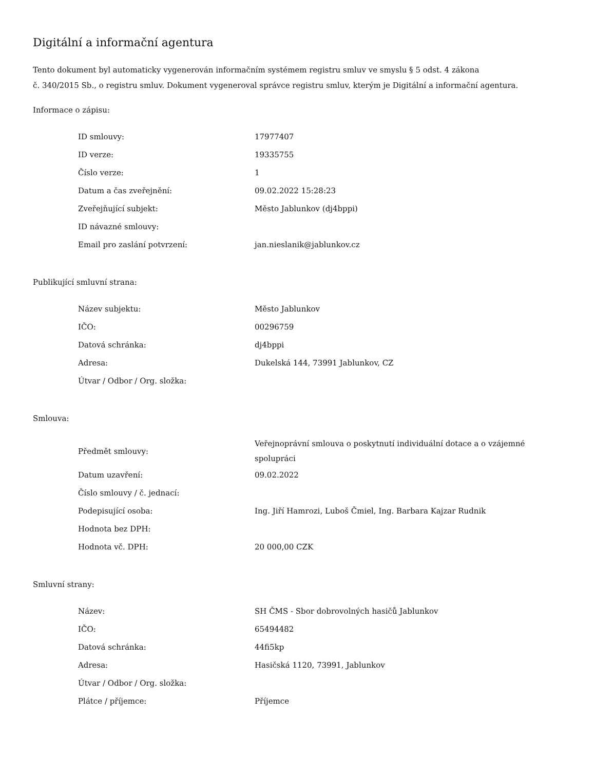Digitální a informační agentura
Tento dokument byl automaticky vygenerován informačním systémem registru smluv ve smyslu § 5 odst. 4 zákona
č. 340/2015 Sb., o registru smluv. Dokument vygeneroval správce registru smluv, kterým je Digitální a informační agentura.
Informace o zápisu:
| ID smlouvy: | 17977407 |
| ID verze: | 19335755 |
| Číslo verze: | 1 |
| Datum a čas zveřejnění: | 09.02.2022 15:28:23 |
| Zveřejňující subjekt: | Město Jablunkov (dj4bppi) |
| ID návazné smlouvy: | |
| Email pro zaslání potvrzení: | jan.nieslanik@jablunkov.cz |
Publikující smluvní strana:
| Název subjektu: | Město Jablunkov |
| IČO: | 00296759 |
| Datová schránka: | dj4bppi |
| Adresa: | Dukelská 144, 73991 Jablunkov, CZ |
| Útvar / Odbor / Org. složka: | |
Smlouva:
| Předmět smlouvy: | Veřejnoprávní smlouva o poskytnutí individuální dotace a o vzájemné spolupráci |
| Datum uzavření: | 09.02.2022 |
| Číslo smlouvy / č. jednací: | |
| Podepisující osoba: | Ing. Jiří Hamrozi, Luboš Čmiel, Ing. Barbara Kajzar Rudnik |
| Hodnota bez DPH: | |
| Hodnota vč. DPH: | 20 000,00 CZK |
Smluvní strany:
| Název: | SH ČMS - Sbor dobrovolných hasičů Jablunkov |
| IČO: | 65494482 |
| Datová schránka: | 44fi5kp |
| Adresa: | Hasičská 1120, 73991, Jablunkov |
| Útvar / Odbor / Org. složka: | |
| Plátce / příjemce: | Příjemce |